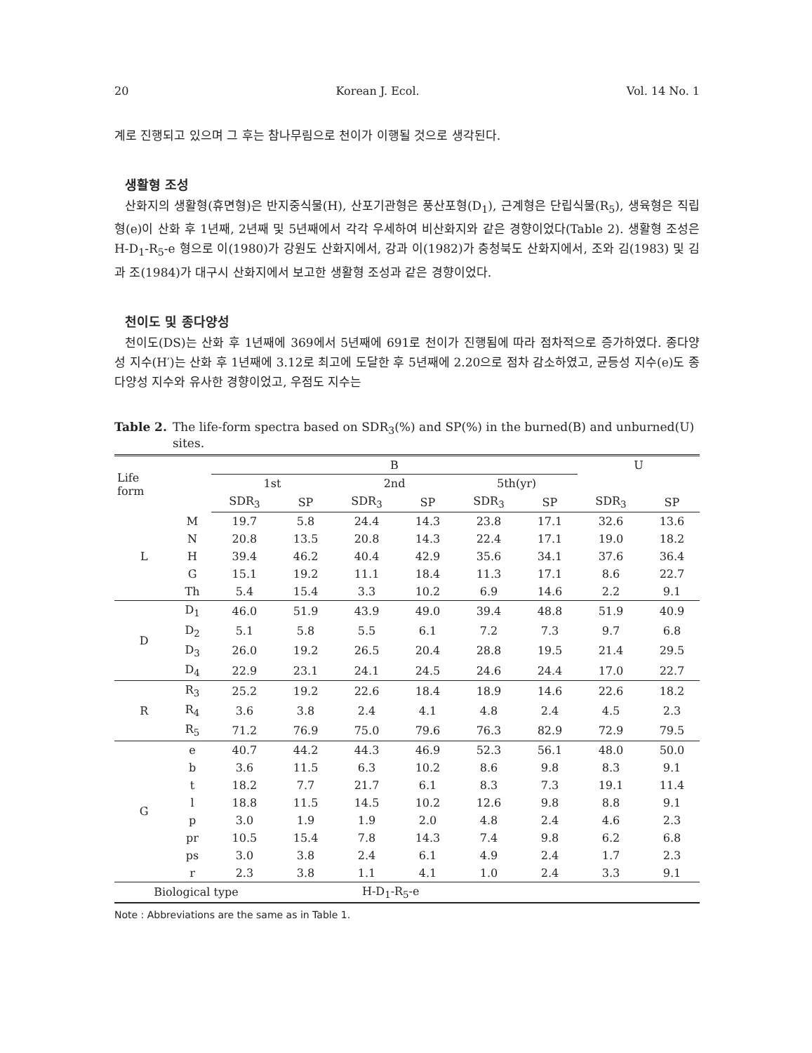20 Korean J. Ecol. Vol. 14 No. 1
계로 진행되고 있으며 그 후는 참나무림으로 천이가 이행될 것으로 생각된다.
생활형 조성
산화지의 생활형(휴면형)은 반지중식물(H), 산포기관형은 풍산포형(D<sub>1</sub>), 근계형은 단립식물(R<sub>5</sub>), 생육형은 직립형(e)이 산화 후 1년째, 2년째 및 5년째에서 각각 우세하여 비산화지와 같은 경향이었다(Table 2). 생활형 조성은 H-D<sub>1</sub>-R<sub>5</sub>-e 형으로 이(1980)가 강원도 산화지에서, 강과 이(1982)가 충청북도 산화지에서, 조와 김(1983) 및 김과 조(1984)가 대구시 산화지에서 보고한 생활형 조성과 같은 경향이었다.
천이도 및 종다양성
천이도(DS)는 산화 후 1년째에 369에서 5년째에 691로 천이가 진행됨에 따라 점차적으로 증가하였다. 종다양성 지수(H′)는 산화 후 1년째에 3.12로 최고에 도달한 후 5년째에 2.20으로 점차 감소하였고, 균등성 지수(e)도 종다양성 지수와 유사한 경향이었고, 우점도 지수는
Table 2. The life-form spectra based on SDR<sub>3</sub>(%) and SP(%) in the burned(B) and unburned(U) sites.
| Life form | | B | | | | | | U | |
| --- | --- | --- | --- | --- | --- | --- | --- | --- | --- |
| | | 1st | | 2nd | | 5th(yr) | | | |
| | | SDR<sub>3</sub> | SP | SDR<sub>3</sub> | SP | SDR<sub>3</sub> | SP | SDR<sub>3</sub> | SP |
| L | M | 19.7 | 5.8 | 24.4 | 14.3 | 23.8 | 17.1 | 32.6 | 13.6 |
| | N | 20.8 | 13.5 | 20.8 | 14.3 | 22.4 | 17.1 | 19.0 | 18.2 |
| | H | 39.4 | 46.2 | 40.4 | 42.9 | 35.6 | 34.1 | 37.6 | 36.4 |
| | G | 15.1 | 19.2 | 11.1 | 18.4 | 11.3 | 17.1 | 8.6 | 22.7 |
| | Th | 5.4 | 15.4 | 3.3 | 10.2 | 6.9 | 14.6 | 2.2 | 9.1 |
| D | D<sub>1</sub> | 46.0 | 51.9 | 43.9 | 49.0 | 39.4 | 48.8 | 51.9 | 40.9 |
| | D<sub>2</sub> | 5.1 | 5.8 | 5.5 | 6.1 | 7.2 | 7.3 | 9.7 | 6.8 |
| | D<sub>3</sub> | 26.0 | 19.2 | 26.5 | 20.4 | 28.8 | 19.5 | 21.4 | 29.5 |
| | D<sub>4</sub> | 22.9 | 23.1 | 24.1 | 24.5 | 24.6 | 24.4 | 17.0 | 22.7 |
| R | R<sub>3</sub> | 25.2 | 19.2 | 22.6 | 18.4 | 18.9 | 14.6 | 22.6 | 18.2 |
| | R<sub>4</sub> | 3.6 | 3.8 | 2.4 | 4.1 | 4.8 | 2.4 | 4.5 | 2.3 |
| | R<sub>5</sub> | 71.2 | 76.9 | 75.0 | 79.6 | 76.3 | 82.9 | 72.9 | 79.5 |
| G | e | 40.7 | 44.2 | 44.3 | 46.9 | 52.3 | 56.1 | 48.0 | 50.0 |
| | b | 3.6 | 11.5 | 6.3 | 10.2 | 8.6 | 9.8 | 8.3 | 9.1 |
| | t | 18.2 | 7.7 | 21.7 | 6.1 | 8.3 | 7.3 | 19.1 | 11.4 |
| | l | 18.8 | 11.5 | 14.5 | 10.2 | 12.6 | 9.8 | 8.8 | 9.1 |
| | p | 3.0 | 1.9 | 1.9 | 2.0 | 4.8 | 2.4 | 4.6 | 2.3 |
| | pr | 10.5 | 15.4 | 7.8 | 14.3 | 7.4 | 9.8 | 6.2 | 6.8 |
| | ps | 3.0 | 3.8 | 2.4 | 6.1 | 4.9 | 2.4 | 1.7 | 2.3 |
| | r | 2.3 | 3.8 | 1.1 | 4.1 | 1.0 | 2.4 | 3.3 | 9.1 |
| Biological type | | | H-D<sub>1</sub>-R<sub>5</sub>-e | | | | | | |
Note : Abbreviations are the same as in Table 1.